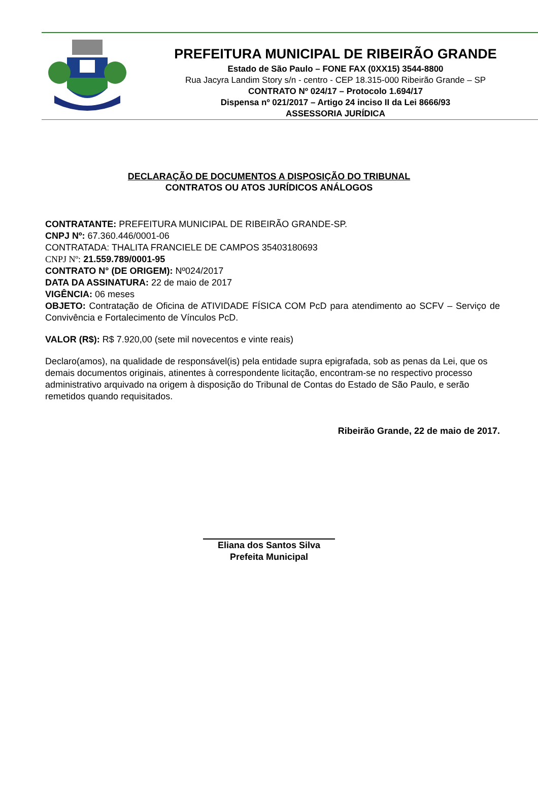PREFEITURA MUNICIPAL DE RIBEIRÃO GRANDE
Estado de São Paulo – FONE FAX (0XX15) 3544-8800
Rua Jacyra Landim Story s/n - centro - CEP 18.315-000 Ribeirão Grande – SP
CONTRATO Nº 024/17 – Protocolo 1.694/17
Dispensa nº 021/2017 – Artigo 24 inciso II da Lei 8666/93
ASSESSORIA JURÍDICA
DECLARAÇÃO DE DOCUMENTOS A DISPOSIÇÃO DO TRIBUNAL
CONTRATOS OU ATOS JURÍDICOS ANÁLOGOS
CONTRATANTE: PREFEITURA MUNICIPAL DE RIBEIRÃO GRANDE-SP.
CNPJ Nº: 67.360.446/0001-06
CONTRATADA: THALITA FRANCIELE DE CAMPOS 35403180693
CNPJ Nº: 21.559.789/0001-95
CONTRATO N° (DE ORIGEM): Nº024/2017
DATA DA ASSINATURA: 22 de maio de 2017
VIGÊNCIA: 06 meses
OBJETO: Contratação de Oficina de ATIVIDADE FÍSICA COM PcD para atendimento ao SCFV – Serviço de Convivência e Fortalecimento de Vínculos PcD.
VALOR (R$): R$ 7.920,00 (sete mil novecentos e vinte reais)
Declaro(amos), na qualidade de responsável(is) pela entidade supra epigrafada, sob as penas da Lei, que os demais documentos originais, atinentes à correspondente licitação, encontram-se no respectivo processo administrativo arquivado na origem à disposição do Tribunal de Contas do Estado de São Paulo, e serão remetidos quando requisitados.
Ribeirão Grande, 22 de maio de 2017.
Eliana dos Santos Silva
Prefeita Municipal